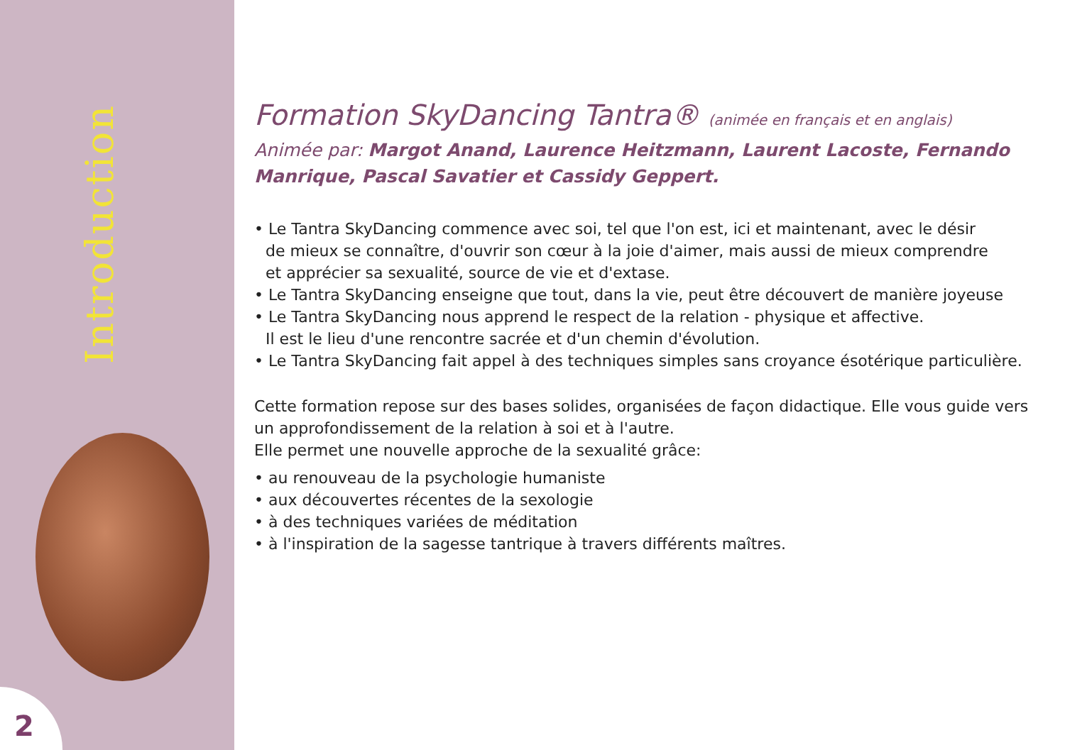Introduction
2
Formation SkyDancing Tantra® (animée en français et en anglais)
Animée par: Margot Anand, Laurence Heitzmann, Laurent Lacoste, Fernando Manrique, Pascal Savatier et Cassidy Geppert.
• Le Tantra SkyDancing commence avec soi, tel que l'on est, ici et maintenant, avec le désir
de mieux se connaître, d'ouvrir son cœur à la joie d'aimer, mais aussi de mieux comprendre
et apprécier sa sexualité, source de vie et d'extase.
• Le Tantra SkyDancing enseigne que tout, dans la vie, peut être découvert de manière joyeuse
• Le Tantra SkyDancing nous apprend le respect de la relation - physique et affective.
Il est le lieu d'une rencontre sacrée et d'un chemin d'évolution.
• Le Tantra SkyDancing fait appel à des techniques simples sans croyance ésotérique particulière.
Cette formation repose sur des bases solides, organisées de façon didactique. Elle vous guide vers un approfondissement de la relation à soi et à l'autre.
Elle permet une nouvelle approche de la sexualité grâce:
• au renouveau de la psychologie humaniste
• aux découvertes récentes de la sexologie
• à des techniques variées de méditation
• à l'inspiration de la sagesse tantrique à travers différents maîtres.